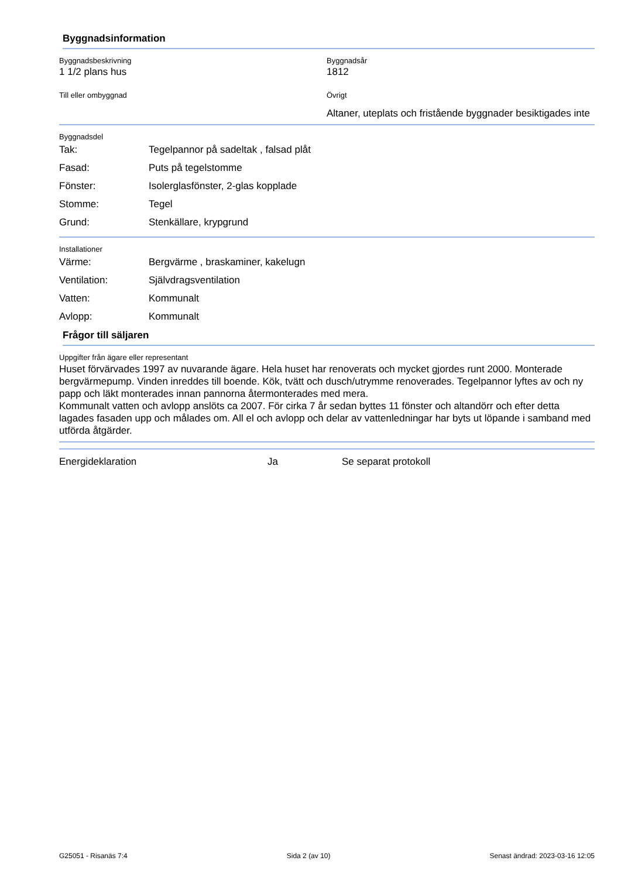Byggnadsinformation
Byggnadsbeskrivning
1 1/2 plans hus
Byggnadsår
1812
Till eller ombyggnad Övrigt
Altaner, uteplats och fristående byggnader besiktigades inte
Byggnadsdel
| Tak: | Tegelpannor på sadeltak , falsad plåt |
| Fasad: | Puts på tegelstomme |
| Fönster: | Isolerglasfönster, 2-glas kopplade |
| Stomme: | Tegel |
| Grund: | Stenkällare, krypgrund |
Installationer
| Värme: | Bergvärme , braskaminer, kakelugn |
| Ventilation: | Självdragsventilation |
| Vatten: | Kommunalt |
| Avlopp: | Kommunalt |
Frågor till säljaren
Uppgifter från ägare eller representant
Huset förvärvades 1997 av nuvarande ägare. Hela huset har renoverats och mycket gjordes runt 2000. Monterade bergvärmepump. Vinden inreddes till boende. Kök, tvätt och dusch/utrymme renoverades. Tegelpannor lyftes av och ny papp och läkt monterades innan pannorna återmonterades med mera.
Kommunalt vatten och avlopp anslöts ca 2007. För cirka 7 år sedan byttes 11 fönster och altandörr och efter detta lagades fasaden upp och målades om. All el och avlopp och delar av vattenledningar har byts ut löpande i samband med utförda åtgärder.
| Energideklaration | Ja | Se separat protokoll |
G25051 - Risanäs 7:4 Sida 2 (av 10) Senast ändrad: 2023-03-16 12:05